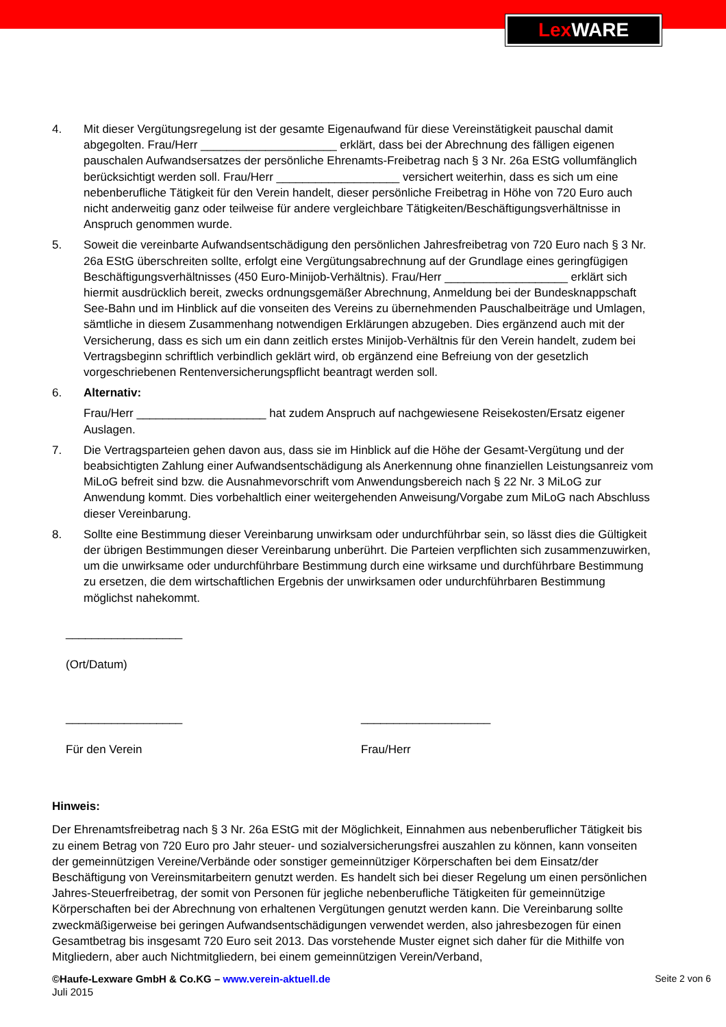Lex WARE
4. Mit dieser Vergütungsregelung ist der gesamte Eigenaufwand für diese Vereinstätigkeit pauschal damit abgegolten. Frau/Herr _____________________ erklärt, dass bei der Abrechnung des fälligen eigenen pauschalen Aufwandsersatzes der persönliche Ehrenamts-Freibetrag nach § 3 Nr. 26a EStG vollumfänglich berücksichtigt werden soll. Frau/Herr ___________________ versichert weiterhin, dass es sich um eine nebenberufliche Tätigkeit für den Verein handelt, dieser persönliche Freibetrag in Höhe von 720 Euro auch nicht anderweitig ganz oder teilweise für andere vergleichbare Tätigkeiten/Beschäftigungsverhältnisse in Anspruch genommen wurde.
5. Soweit die vereinbarte Aufwandsentschädigung den persönlichen Jahresfreibetrag von 720 Euro nach § 3 Nr. 26a EStG überschreiten sollte, erfolgt eine Vergütungsabrechnung auf der Grundlage eines geringfügigen Beschäftigungsverhältnisses (450 Euro-Minijob-Verhältnis). Frau/Herr ___________________ erklärt sich hiermit ausdrücklich bereit, zwecks ordnungsgemäßer Abrechnung, Anmeldung bei der Bundesknappschaft See-Bahn und im Hinblick auf die vonseiten des Vereins zu übernehmenden Pauschalbeiträge und Umlagen, sämtliche in diesem Zusammenhang notwendigen Erklärungen abzugeben. Dies ergänzend auch mit der Versicherung, dass es sich um ein dann zeitlich erstes Minijob-Verhältnis für den Verein handelt, zudem bei Vertragsbeginn schriftlich verbindlich geklärt wird, ob ergänzend eine Befreiung von der gesetzlich vorgeschriebenen Rentenversicherungspflicht beantragt werden soll.
6. Alternativ:
Frau/Herr ____________________ hat zudem Anspruch auf nachgewiesene Reisekosten/Ersatz eigener Auslagen.
7. Die Vertragsparteien gehen davon aus, dass sie im Hinblick auf die Höhe der Gesamt-Vergütung und der beabsichtigten Zahlung einer Aufwandsentschädigung als Anerkennung ohne finanziellen Leistungsanreiz vom MiLoG befreit sind bzw. die Ausnahmevorschrift vom Anwendungsbereich nach § 22 Nr. 3 MiLoG zur Anwendung kommt. Dies vorbehaltlich einer weitergehenden Anweisung/Vorgabe zum MiLoG nach Abschluss dieser Vereinbarung.
8. Sollte eine Bestimmung dieser Vereinbarung unwirksam oder undurchführbar sein, so lässt dies die Gültigkeit der übrigen Bestimmungen dieser Vereinbarung unberührt. Die Parteien verpflichten sich zusammenzuwirken, um die unwirksame oder undurchführbare Bestimmung durch eine wirksame und durchführbare Bestimmung zu ersetzen, die dem wirtschaftlichen Ergebnis der unwirksamen oder undurchführbaren Bestimmung möglichst nahekommt.
__________________
(Ort/Datum)
__________________
Für den Verein
____________________
Frau/Herr
Hinweis:
Der Ehrenamtsfreibetrag nach § 3 Nr. 26a EStG mit der Möglichkeit, Einnahmen aus nebenberuflicher Tätigkeit bis zu einem Betrag von 720 Euro pro Jahr steuer- und sozialversicherungsfrei auszahlen zu können, kann vonseiten der gemeinnützigen Vereine/Verbände oder sonstiger gemeinnütziger Körperschaften bei dem Einsatz/der Beschäftigung von Vereinsmitarbeitern genutzt werden. Es handelt sich bei dieser Regelung um einen persönlichen Jahres-Steuerfreibetrag, der somit von Personen für jegliche nebenberufliche Tätigkeiten für gemeinnützige Körperschaften bei der Abrechnung von erhaltenen Vergütungen genutzt werden kann. Die Vereinbarung sollte zweckmäßigerweise bei geringen Aufwandsentschädigungen verwendet werden, also jahresbezogen für einen Gesamtbetrag bis insgesamt 720 Euro seit 2013. Das vorstehende Muster eignet sich daher für die Mithilfe von Mitgliedern, aber auch Nichtmitgliedern, bei einem gemeinnützigen Verein/Verband,
Seite 2 von 6
©Haufe-Lexware GmbH & Co.KG – www.verein-aktuell.de
Juli 2015